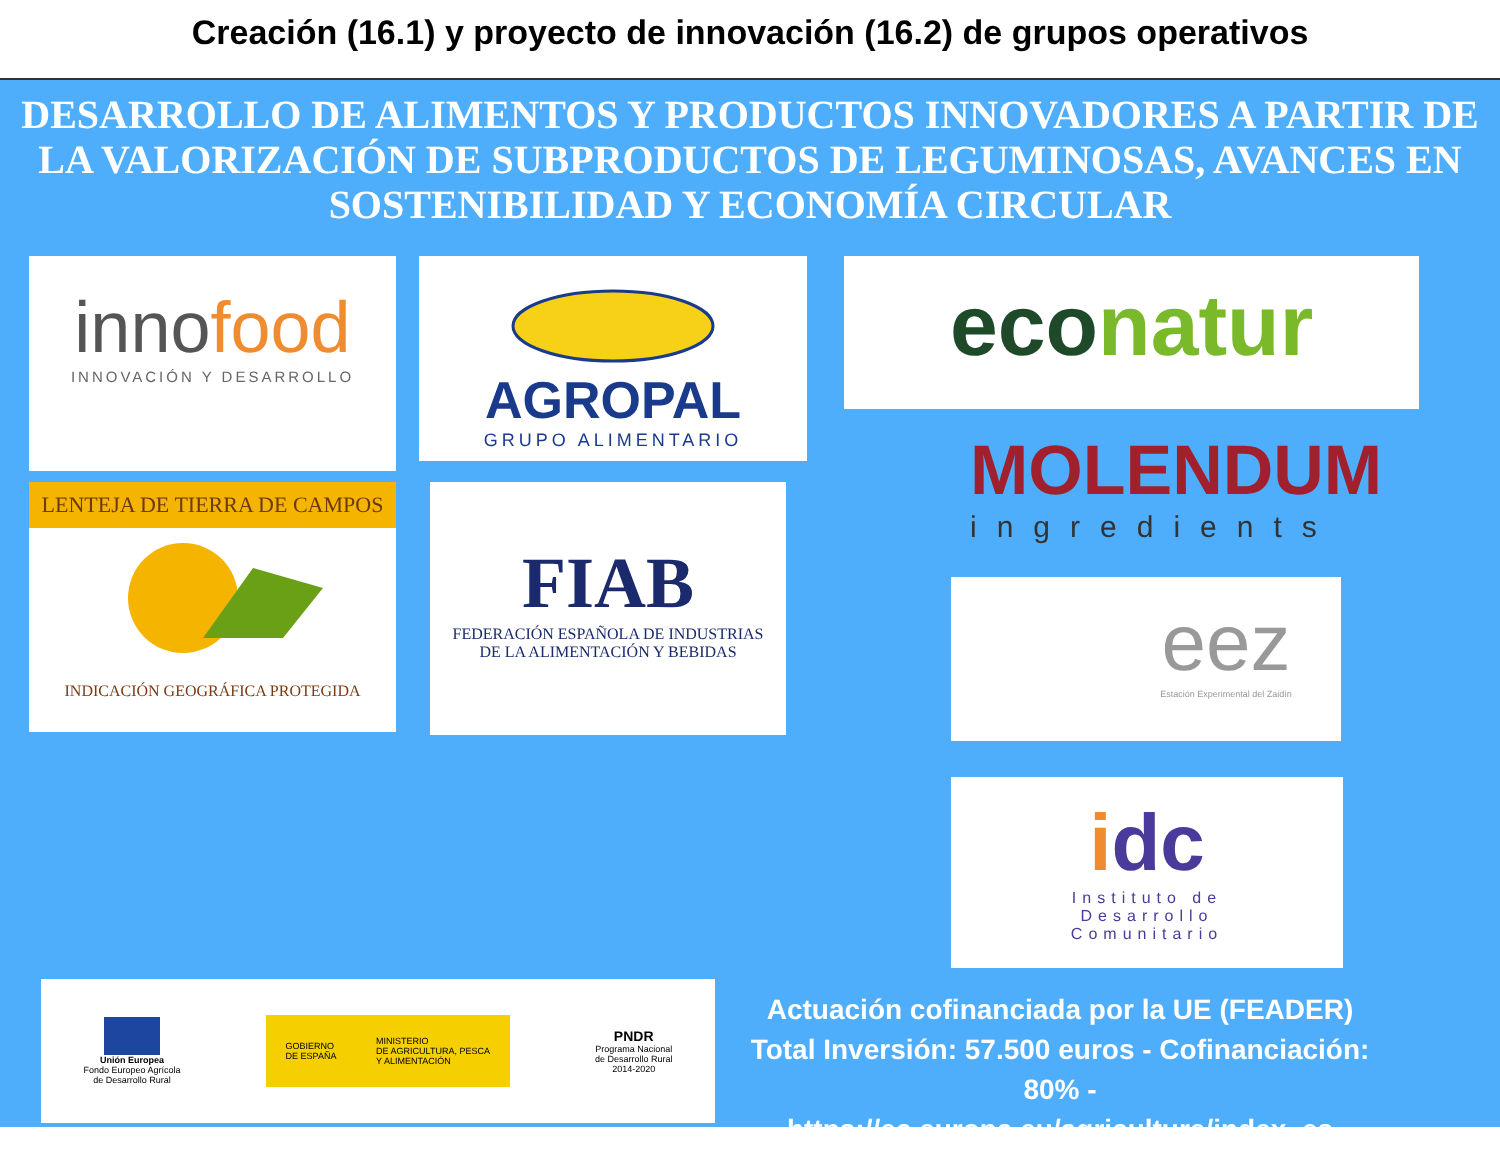Creación (16.1) y proyecto de innovación (16.2) de grupos operativos
DESARROLLO DE ALIMENTOS Y PRODUCTOS INNOVADORES A PARTIR DE LA VALORIZACIÓN DE SUBPRODUCTOS DE LEGUMINOSAS, AVANCES EN SOSTENIBILIDAD Y ECONOMÍA CIRCULAR
innofood
INNOVACIÓN Y DESARROLLO
AGROPAL
GRUPO ALIMENTARIO
econatur
MOLENDUM
ingredients
LENTEJA DE TIERRA DE CAMPOS
INDICACIÓN GEOGRÁFICA PROTEGIDA
FIAB
FEDERACIÓN ESPAÑOLA DE INDUSTRIAS
DE LA ALIMENTACIÓN Y BEBIDAS
eez
Estación Experimental del Zaidín
idc
Instituto de
Desarrollo
Comunitario
Unión Europea
Fondo Europeo Agrícola
de Desarrollo Rural
GOBIERNO
DE ESPAÑA MINISTERIO
DE AGRICULTURA, PESCA
Y ALIMENTACIÓN
PNDR
Programa Nacional
de Desarrollo Rural
2014-2020
Actuación cofinanciada por la UE (FEADER)
Total Inversión: 57.500 euros - Cofinanciación: 80% -
https://ec.europa.eu/agriculture/index_es